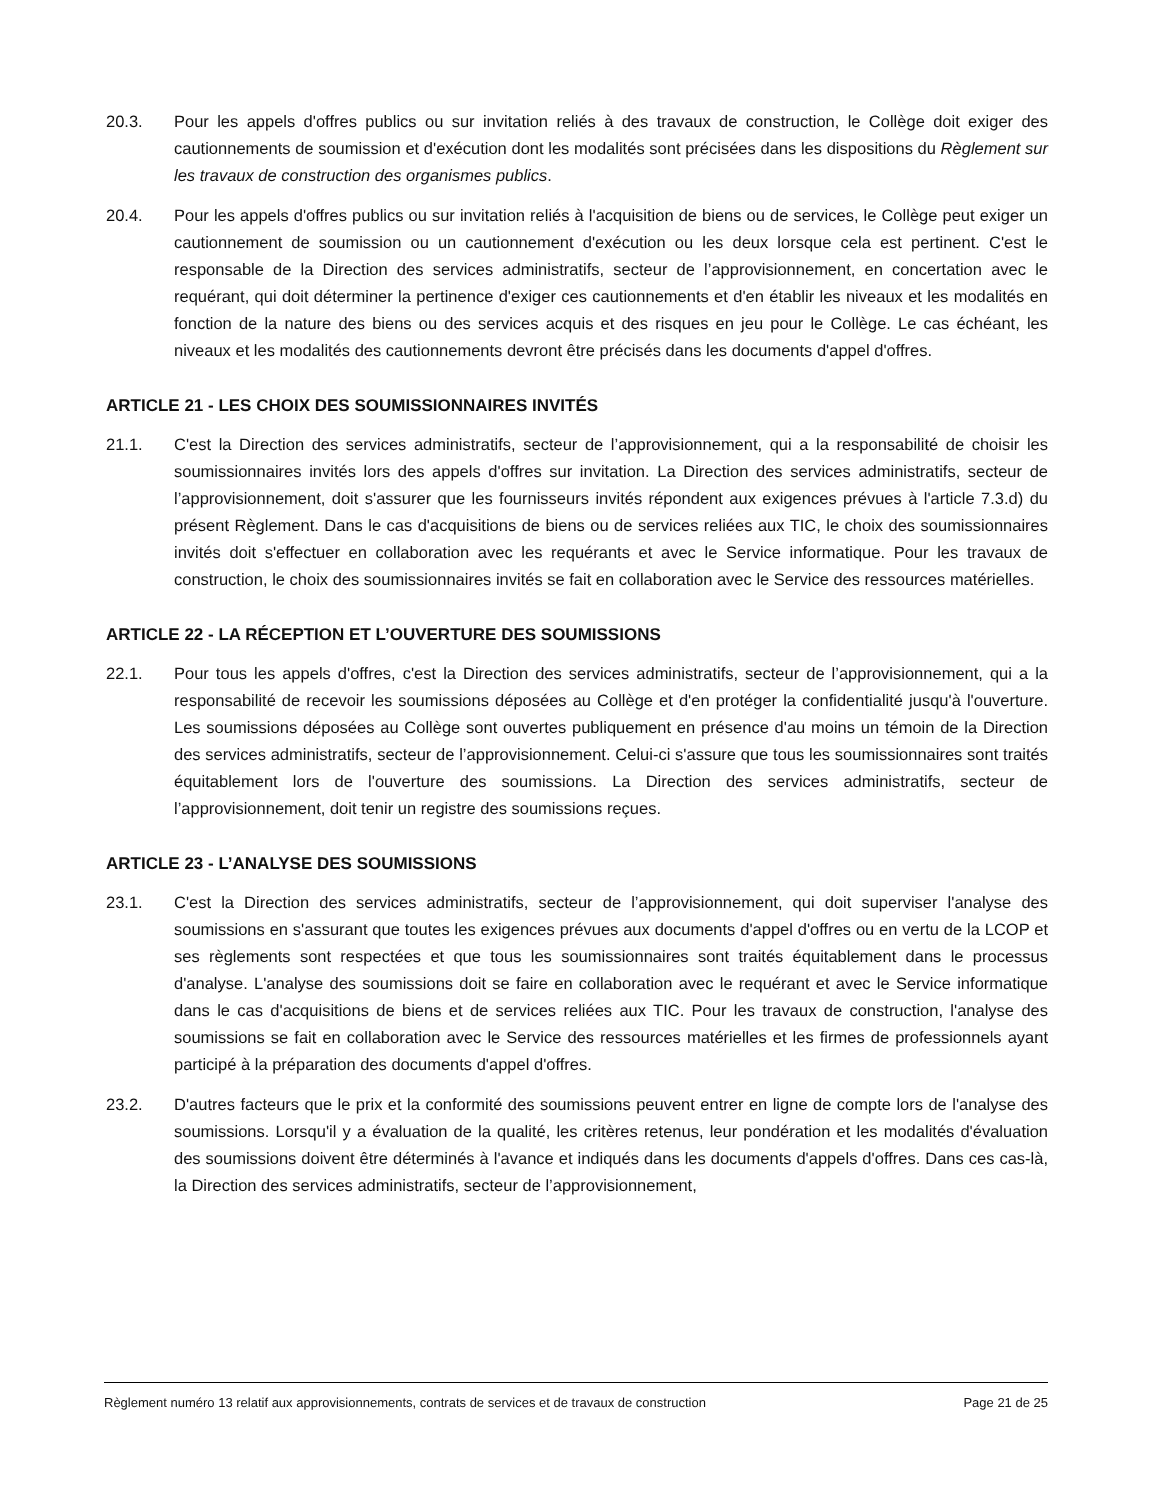20.3. Pour les appels d'offres publics ou sur invitation reliés à des travaux de construction, le Collège doit exiger des cautionnements de soumission et d'exécution dont les modalités sont précisées dans les dispositions du Règlement sur les travaux de construction des organismes publics.
20.4. Pour les appels d'offres publics ou sur invitation reliés à l'acquisition de biens ou de services, le Collège peut exiger un cautionnement de soumission ou un cautionnement d'exécution ou les deux lorsque cela est pertinent. C'est le responsable de la Direction des services administratifs, secteur de l’approvisionnement, en concertation avec le requérant, qui doit déterminer la pertinence d'exiger ces cautionnements et d'en établir les niveaux et les modalités en fonction de la nature des biens ou des services acquis et des risques en jeu pour le Collège. Le cas échéant, les niveaux et les modalités des cautionnements devront être précisés dans les documents d'appel d'offres.
ARTICLE 21 - LES CHOIX DES SOUMISSIONNAIRES INVITÉS
21.1. C'est la Direction des services administratifs, secteur de l’approvisionnement, qui a la responsabilité de choisir les soumissionnaires invités lors des appels d'offres sur invitation. La Direction des services administratifs, secteur de l’approvisionnement, doit s'assurer que les fournisseurs invités répondent aux exigences prévues à l'article 7.3.d) du présent Règlement. Dans le cas d'acquisitions de biens ou de services reliées aux TIC, le choix des soumissionnaires invités doit s'effectuer en collaboration avec les requérants et avec le Service informatique. Pour les travaux de construction, le choix des soumissionnaires invités se fait en collaboration avec le Service des ressources matérielles.
ARTICLE 22 - LA RÉCEPTION ET L’OUVERTURE DES SOUMISSIONS
22.1. Pour tous les appels d'offres, c'est la Direction des services administratifs, secteur de l’approvisionnement, qui a la responsabilité de recevoir les soumissions déposées au Collège et d'en protéger la confidentialité jusqu'à l'ouverture. Les soumissions déposées au Collège sont ouvertes publiquement en présence d'au moins un témoin de la Direction des services administratifs, secteur de l’approvisionnement. Celui-ci s'assure que tous les soumissionnaires sont traités équitablement lors de l'ouverture des soumissions. La Direction des services administratifs, secteur de l’approvisionnement, doit tenir un registre des soumissions reçues.
ARTICLE 23 - L’ANALYSE DES SOUMISSIONS
23.1. C'est la Direction des services administratifs, secteur de l’approvisionnement, qui doit superviser l'analyse des soumissions en s'assurant que toutes les exigences prévues aux documents d'appel d'offres ou en vertu de la LCOP et ses règlements sont respectées et que tous les soumissionnaires sont traités équitablement dans le processus d'analyse. L'analyse des soumissions doit se faire en collaboration avec le requérant et avec le Service informatique dans le cas d'acquisitions de biens et de services reliées aux TIC. Pour les travaux de construction, l'analyse des soumissions se fait en collaboration avec le Service des ressources matérielles et les firmes de professionnels ayant participé à la préparation des documents d'appel d'offres.
23.2. D'autres facteurs que le prix et la conformité des soumissions peuvent entrer en ligne de compte lors de l'analyse des soumissions. Lorsqu'il y a évaluation de la qualité, les critères retenus, leur pondération et les modalités d'évaluation des soumissions doivent être déterminés à l'avance et indiqués dans les documents d'appels d'offres. Dans ces cas-là, la Direction des services administratifs, secteur de l’approvisionnement,
Règlement numéro 13 relatif aux approvisionnements, contrats de services et de travaux de construction Page 21 de 25